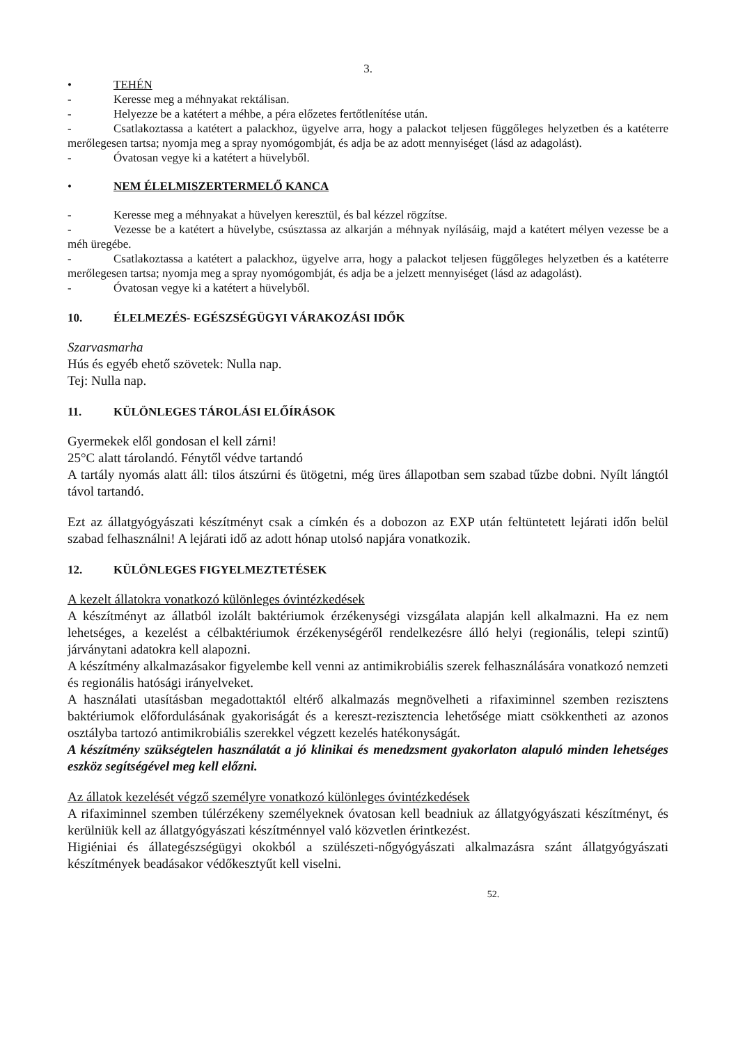3.
• TEHÉN
- Keresse meg a méhnyakat rektálisan.
- Helyezze be a katétert a méhbe, a péra előzetes fertőtlenítése után.
- Csatlakoztassa a katétert a palackhoz, ügyelve arra, hogy a palackot teljesen függőleges helyzetben és a katéterre merőlegesen tartsa; nyomja meg a spray nyomógombját, és adja be az adott mennyiséget (lásd az adagolást).
- Óvatosan vegye ki a katétert a hüvelyből.
• NEM ÉLELMISZERTERMELŐ KANCA
- Keresse meg a méhnyakat a hüvelyen keresztül, és bal kézzel rögzítse.
- Vezesse be a katétert a hüvelybe, csúsztassa az alkarján a méhnyak nyílásáig, majd a katétert mélyen vezesse be a méh üregébe.
- Csatlakoztassa a katétert a palackhoz, ügyelve arra, hogy a palackot teljesen függőleges helyzetben és a katéterre merőlegesen tartsa; nyomja meg a spray nyomógombját, és adja be a jelzett mennyiséget (lásd az adagolást).
- Óvatosan vegye ki a katétert a hüvelyből.
10. ÉLELMEZÉS- EGÉSZSÉGÜGYI VÁRAKOZÁSI IDŐK
Szarvasmarha
Hús és egyéb ehető szövetek: Nulla nap.
Tej: Nulla nap.
11. KÜLÖNLEGES TÁROLÁSI ELŐÍRÁSOK
Gyermekek elől gondosan el kell zárni!
25°C alatt tárolandó. Fénytől védve tartandó
A tartály nyomás alatt áll: tilos átszúrni és ütögetni, még üres állapotban sem szabad tűzbe dobni. Nyílt lángtól távol tartandó.
Ezt az állatgyógyászati készítményt csak a címkén és a dobozon az EXP után feltüntetett lejárati időn belül szabad felhasználni! A lejárati idő az adott hónap utolsó napjára vonatkozik.
12. KÜLÖNLEGES FIGYELMEZTETÉSEK
A kezelt állatokra vonatkozó különleges óvintézkedések
A készítményt az állatból izolált baktériumok érzékenységi vizsgálata alapján kell alkalmazni. Ha ez nem lehetséges, a kezelést a célbaktériumok érzékenységéről rendelkezésre álló helyi (regionális, telepi szintű) járványtani adatokra kell alapozni.
A készítmény alkalmazásakor figyelembe kell venni az antimikrobiális szerek felhasználására vonatkozó nemzeti és regionális hatósági irányelveket.
A használati utasításban megadottaktól eltérő alkalmazás megnövelheti a rifaximinnel szemben rezisztens baktériumok előfordulásának gyakoriságát és a kereszt-rezisztencia lehetősége miatt csökkentheti az azonos osztályba tartozó antimikrobiális szerekkel végzett kezelés hatékonyságát.
A készítmény szükségtelen használatát a jó klinikai és menedzsment gyakorlaton alapuló minden lehetséges eszköz segítségével meg kell előzni.
Az állatok kezelését végző személyre vonatkozó különleges óvintézkedések
A rifaximinnel szemben túlérzékeny személyeknek óvatosan kell beadniuk az állatgyógyászati készítményt, és kerülniük kell az állatgyógyászati készítménnyel való közvetlen érintkezést.
Higiéniai és állategészségügyi okokból a szülészeti-nőgyógyászati alkalmazásra szánt állatgyógyászati készítmények beadásakor védőkesztyűt kell viselni.
52.